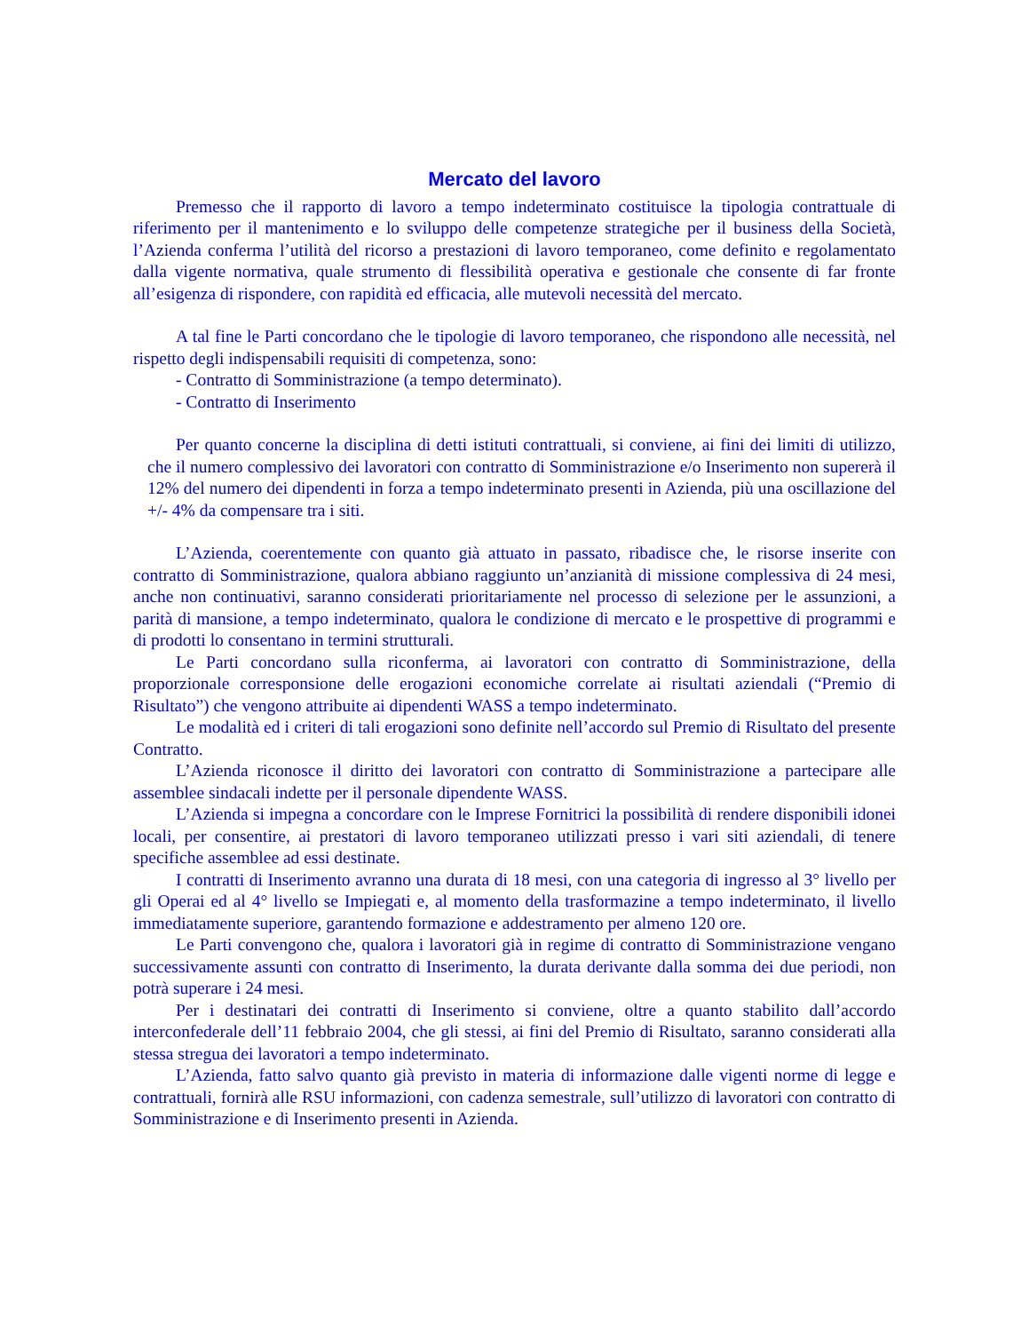Mercato del lavoro
Premesso che il rapporto di lavoro a tempo indeterminato costituisce la tipologia contrattuale di riferimento per il mantenimento e lo sviluppo delle competenze strategiche per il business della Società, l’Azienda conferma l’utilità del ricorso a prestazioni di lavoro temporaneo, come definito e regolamentato dalla vigente normativa, quale strumento di flessibilità operativa e gestionale che consente di far fronte all’esigenza di rispondere, con rapidità ed efficacia, alle mutevoli necessità del mercato.
A tal fine le Parti concordano che le tipologie di lavoro temporaneo, che rispondono alle necessità, nel rispetto degli indispensabili requisiti di competenza, sono:
- Contratto di Somministrazione (a tempo determinato).
- Contratto di Inserimento
Per quanto concerne la disciplina di detti istituti contrattuali, si conviene, ai fini dei limiti di utilizzo, che il numero complessivo dei lavoratori con contratto di Somministrazione e/o Inserimento non supererà il 12% del numero dei dipendenti in forza a tempo indeterminato presenti in Azienda, più una oscillazione del +/- 4% da compensare tra i siti.
L’Azienda, coerentemente con quanto già attuato in passato, ribadisce che, le risorse inserite con contratto di Somministrazione, qualora abbiano raggiunto un’anzianità di missione complessiva di 24 mesi, anche non continuativi, saranno considerati prioritariamente nel processo di selezione per le assunzioni, a parità di mansione, a tempo indeterminato, qualora le condizione di mercato e le prospettive di programmi e di prodotti lo consentano in termini strutturali.
Le Parti concordano sulla riconferma, ai lavoratori con contratto di Somministrazione, della proporzionale corresponsione delle erogazioni economiche correlate ai risultati aziendali (“Premio di Risultato”) che vengono attribuite ai dipendenti WASS a tempo indeterminato.
Le modalità ed i criteri di tali erogazioni sono definite nell’accordo sul Premio di Risultato del presente Contratto.
L’Azienda riconosce il diritto dei lavoratori con contratto di Somministrazione a partecipare alle assemblee sindacali indette per il personale dipendente WASS.
L’Azienda si impegna a concordare con le Imprese Fornitrici la possibilità di rendere disponibili idonei locali, per consentire, ai prestatori di lavoro temporaneo utilizzati presso i vari siti aziendali, di tenere specifiche assemblee ad essi destinate.
I contratti di Inserimento avranno una durata di 18 mesi, con una categoria di ingresso al 3° livello per gli Operai ed al 4° livello se Impiegati e, al momento della trasformazine a tempo indeterminato, il livello immediatamente superiore, garantendo formazione e addestramento per almeno 120 ore.
Le Parti convengono che, qualora i lavoratori già in regime di contratto di Somministrazione vengano successivamente assunti con contratto di Inserimento, la durata derivante dalla somma dei due periodi, non potrà superare i 24 mesi.
Per i destinatari dei contratti di Inserimento si conviene, oltre a quanto stabilito dall’accordo interconfederale dell’11 febbraio 2004, che gli stessi, ai fini del Premio di Risultato, saranno considerati alla stessa stregua dei lavoratori a tempo indeterminato.
L’Azienda, fatto salvo quanto già previsto in materia di informazione dalle vigenti norme di legge e contrattuali, fornirà alle RSU informazioni, con cadenza semestrale, sull’utilizzo di lavoratori con contratto di Somministrazione e di Inserimento presenti in Azienda.